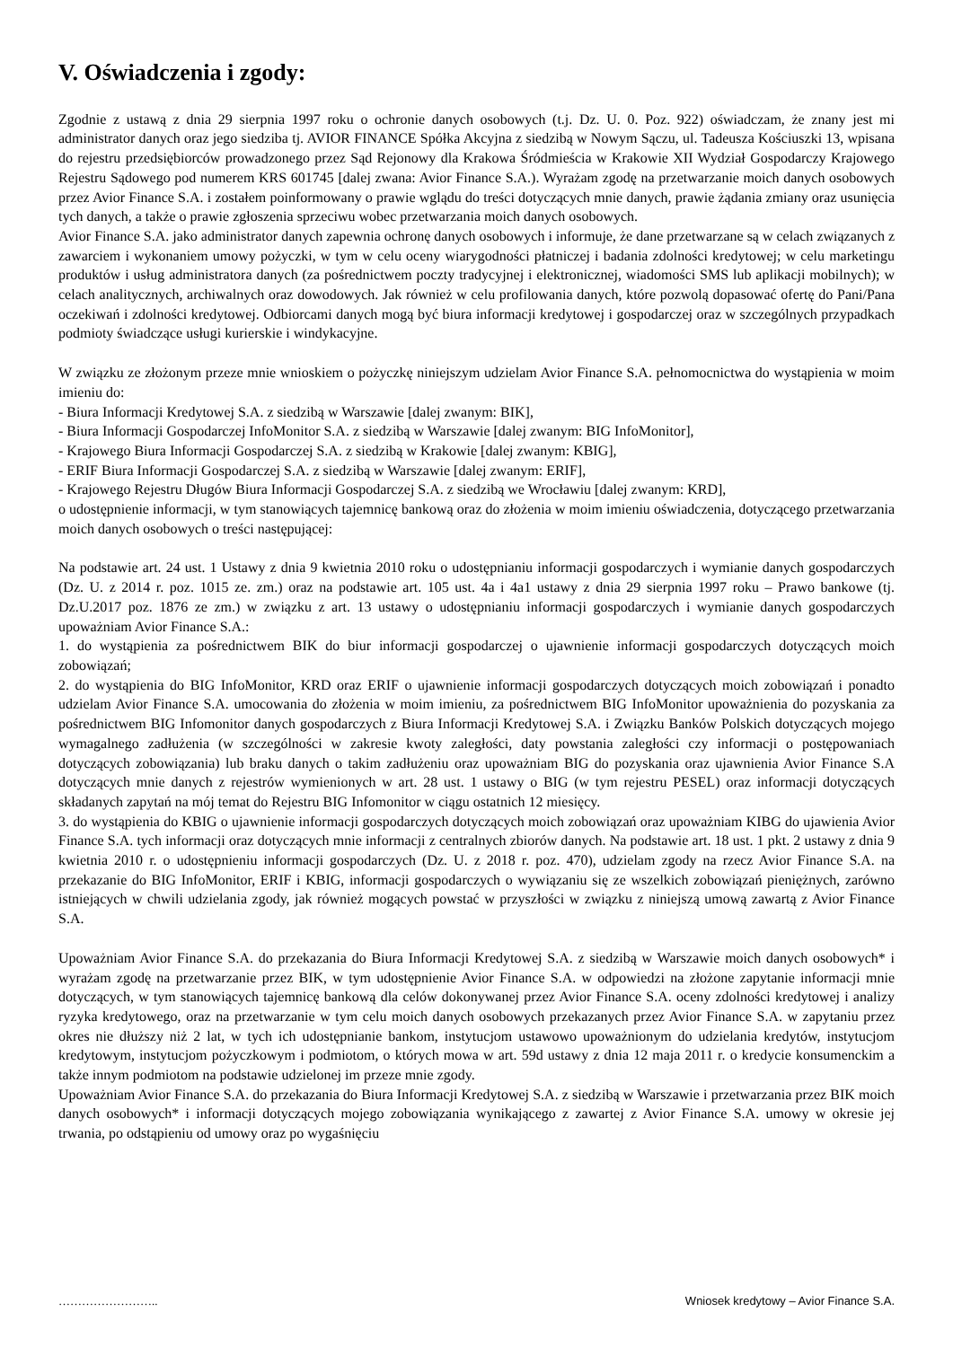V. Oświadczenia i zgody:
Zgodnie z ustawą z dnia 29 sierpnia 1997 roku o ochronie danych osobowych (t.j. Dz. U. 0. Poz. 922) oświadczam, że znany jest mi administrator danych oraz jego siedziba tj. AVIOR FINANCE Spółka Akcyjna z siedzibą w Nowym Sączu, ul. Tadeusza Kościuszki 13, wpisana do rejestru przedsiębiorców prowadzonego przez Sąd Rejonowy dla Krakowa Śródmieścia w Krakowie XII Wydział Gospodarczy Krajowego Rejestru Sądowego pod numerem KRS 601745 [dalej zwana: Avior Finance S.A.). Wyrażam zgodę na przetwarzanie moich danych osobowych przez Avior Finance S.A. i zostałem poinformowany o prawie wglądu do treści dotyczących mnie danych, prawie żądania zmiany oraz usunięcia tych danych, a także o prawie zgłoszenia sprzeciwu wobec przetwarzania moich danych osobowych.
Avior Finance S.A. jako administrator danych zapewnia ochronę danych osobowych i informuje, że dane przetwarzane są w celach związanych z zawarciem i wykonaniem umowy pożyczki, w tym w celu oceny wiarygodności płatniczej i badania zdolności kredytowej; w celu marketingu produktów i usług administratora danych (za pośrednictwem poczty tradycyjnej i elektronicznej, wiadomości SMS lub aplikacji mobilnych); w celach analitycznych, archiwalnych oraz dowodowych. Jak również w celu profilowania danych, które pozwolą dopasować ofertę do Pani/Pana oczekiwań i zdolności kredytowej. Odbiorcami danych mogą być biura informacji kredytowej i gospodarczej oraz w szczególnych przypadkach podmioty świadczące usługi kurierskie i windykacyjne.
W związku ze złożonym przeze mnie wnioskiem o pożyczkę niniejszym udzielam Avior Finance S.A. pełnomocnictwa do wystąpienia w moim imieniu do:
- Biura Informacji Kredytowej S.A. z siedzibą w Warszawie [dalej zwanym: BIK],
- Biura Informacji Gospodarczej InfoMonitor S.A. z siedzibą w Warszawie [dalej zwanym: BIG InfoMonitor],
- Krajowego Biura Informacji Gospodarczej S.A. z siedzibą w Krakowie [dalej zwanym: KBIG],
- ERIF Biura Informacji Gospodarczej S.A. z siedzibą w Warszawie [dalej zwanym: ERIF],
- Krajowego Rejestru Długów Biura Informacji Gospodarczej S.A. z siedzibą we Wrocławiu [dalej zwanym: KRD],
o udostępnienie informacji, w tym stanowiących tajemnicę bankową oraz do złożenia w moim imieniu oświadczenia, dotyczącego przetwarzania moich danych osobowych o treści następującej:
Na podstawie art. 24 ust. 1 Ustawy z dnia 9 kwietnia 2010 roku o udostępnianiu informacji gospodarczych i wymianie danych gospodarczych (Dz. U. z 2014 r. poz. 1015 ze. zm.) oraz na podstawie art. 105 ust. 4a i 4a1 ustawy z dnia 29 sierpnia 1997 roku – Prawo bankowe (tj. Dz.U.2017 poz. 1876 ze zm.) w związku z art. 13 ustawy o udostępnianiu informacji gospodarczych i wymianie danych gospodarczych upoważniam Avior Finance S.A.:
1. do wystąpienia za pośrednictwem BIK do biur informacji gospodarczej o ujawnienie informacji gospodarczych dotyczących moich zobowiązań;
2. do wystąpienia do BIG InfoMonitor, KRD oraz ERIF o ujawnienie informacji gospodarczych dotyczących moich zobowiązań i ponadto udzielam Avior Finance S.A. umocowania do złożenia w moim imieniu, za pośrednictwem BIG InfoMonitor upoważnienia do pozyskania za pośrednictwem BIG Infomonitor danych gospodarczych z Biura Informacji Kredytowej S.A. i Związku Banków Polskich dotyczących mojego wymagalnego zadłużenia (w szczególności w zakresie kwoty zaległości, daty powstania zaległości czy informacji o postępowaniach dotyczących zobowiązania) lub braku danych o takim zadłużeniu oraz upoważniam BIG do pozyskania oraz ujawnienia Avior Finance S.A dotyczących mnie danych z rejestrów wymienionych w art. 28 ust. 1 ustawy o BIG (w tym rejestru PESEL) oraz informacji dotyczących składanych zapytań na mój temat do Rejestru BIG Infomonitor w ciągu ostatnich 12 miesięcy.
3. do wystąpienia do KBIG o ujawnienie informacji gospodarczych dotyczących moich zobowiązań oraz upoważniam KIBG do ujawienia Avior Finance S.A. tych informacji oraz dotyczących mnie informacji z centralnych zbiorów danych. Na podstawie art. 18 ust. 1 pkt. 2 ustawy z dnia 9 kwietnia 2010 r. o udostępnieniu informacji gospodarczych (Dz. U. z 2018 r. poz. 470), udzielam zgody na rzecz Avior Finance S.A. na przekazanie do BIG InfoMonitor, ERIF i KBIG, informacji gospodarczych o wywiązaniu się ze wszelkich zobowiązań pieniężnych, zarówno istniejących w chwili udzielania zgody, jak również mogących powstać w przyszłości w związku z niniejszą umową zawartą z Avior Finance S.A.
Upoważniam Avior Finance S.A. do przekazania do Biura Informacji Kredytowej S.A. z siedzibą w Warszawie moich danych osobowych* i wyrażam zgodę na przetwarzanie przez BIK, w tym udostępnienie Avior Finance S.A. w odpowiedzi na złożone zapytanie informacji mnie dotyczących, w tym stanowiących tajemnicę bankową dla celów dokonywanej przez Avior Finance S.A. oceny zdolności kredytowej i analizy ryzyka kredytowego, oraz na przetwarzanie w tym celu moich danych osobowych przekazanych przez Avior Finance S.A. w zapytaniu przez okres nie dłuższy niż 2 lat, w tych ich udostępnianie bankom, instytucjom ustawowo upoważnionym do udzielania kredytów, instytucjom kredytowym, instytucjom pożyczkowym i podmiotom, o których mowa w art. 59d ustawy z dnia 12 maja 2011 r. o kredycie konsumenckim a także innym podmiotom na podstawie udzielonej im przeze mnie zgody.
Upoważniam Avior Finance S.A. do przekazania do Biura Informacji Kredytowej S.A. z siedzibą w Warszawie i przetwarzania przez BIK moich danych osobowych* i informacji dotyczących mojego zobowiązania wynikającego z zawartej z Avior Finance S.A. umowy w okresie jej trwania, po odstąpieniu od umowy oraz po wygaśnięciu
…………………….. Wniosek kredytowy – Avior Finance S.A.